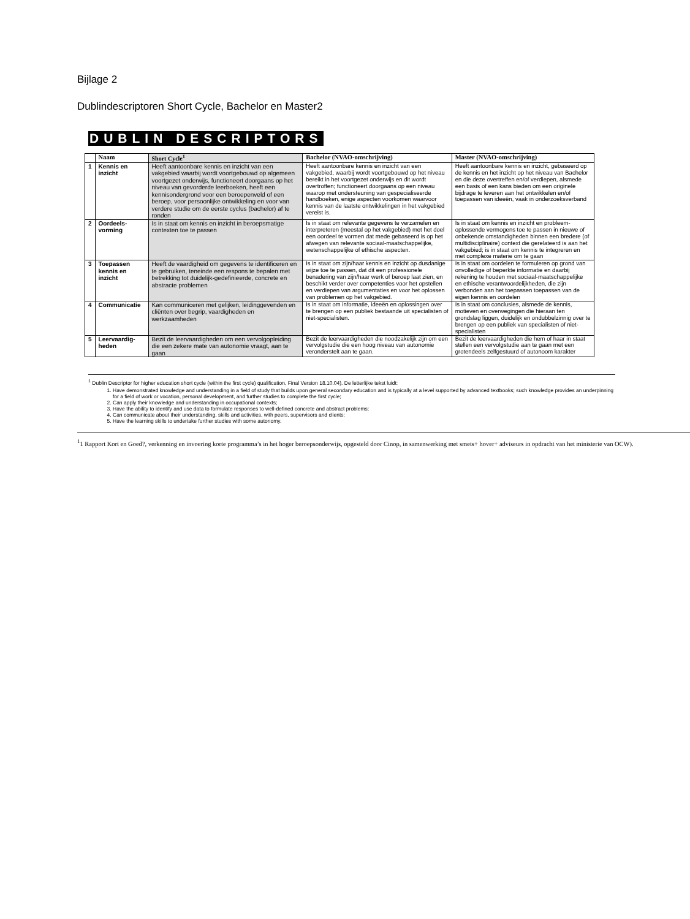Bijlage 2
Dublindescriptoren Short Cycle, Bachelor en Master2
DUBLIN DESCRIPTORS
| | Naam | Short Cycle<sup>1</sup> | Bachelor (NVAO-omschrijving) | Master (NVAO-omschrijving) |
| --- | --- | --- | --- | --- |
| 1 | Kennis en inzicht | Heeft aantoonbare kennis en inzicht van een vakgebied waarbij wordt voortgebouwd op algemeen voortgezet onderwijs, functioneert doorgaans op het niveau van gevorderde leerboeken, heeft een kennisondergrond voor een beroepenveld of een beroep, voor persoonlijke ontwikkeling en voor van verdere studie om de eerste cyclus (bachelor) af te ronden | Heeft aantoonbare kennis en inzicht van een vakgebied, waarbij wordt voortgebouwd op het niveau bereikt in het voortgezet onderwijs en dit wordt overtroffen; functioneert doorgaans op een niveau waarop met ondersteuning van gespecialiseerde handboeken, enige aspecten voorkomen waarvoor kennis van de laatste ontwikkelingen in het vakgebied vereist is. | Heeft aantoonbare kennis en inzicht, gebaseerd op de kennis en het inzicht op het niveau van Bachelor en die deze overtreffen en/of verdiepen, alsmede een basis of een kans bieden om een originele bijdrage te leveren aan het ontwikkelen en/of toepassen van ideeën, vaak in onderzoeksverband |
| 2 | Oordeels-vorming | Is in staat om kennis en inzicht in beroepsmatige contexten toe te passen | Is in staat om relevante gegevens te verzamelen en interpreteren (meestal op het vakgebied) met het doel een oordeel te vormen dat mede gebaseerd is op het afwegen van relevante sociaal-maatschappelijke, wetenschappelijke of ethische aspecten. | Is in staat om kennis en inzicht en probleem-oplossende vermogens toe te passen in nieuwe of onbekende omstandigheden binnen een bredere (of multidisciplinaire) context die gerelateerd is aan het vakgebied; is in staat om kennis te integreren en met complexe materie om te gaan |
| 3 | Toepassen kennis en inzicht | Heeft de vaardigheid om gegevens te identificeren en te gebruiken, teneinde een respons te bepalen met betrekking tot duidelijk-gedefinieerde, concrete en abstracte problemen | Is in staat om zijn/haar kennis en inzicht op dusdanige wijze toe te passen, dat dit een professionele benadering van zijn/haar werk of beroep laat zien, en beschikt verder over competenties voor het opstellen en verdiepen van argumentaties en voor het oplossen van problemen op het vakgebied. | Is in staat om oordelen te formuleren op grond van onvolledige of beperkte informatie en daarbij rekening te houden met sociaal-maatschappelijke en ethische verantwoordelijkheden, die zijn verbonden aan het toepassen toepassen van de eigen kennis en oordelen |
| 4 | Communicatie | Kan communiceren met gelijken, leidinggevenden en cliënten over begrip, vaardigheden en werkzaamheden | Is in staat om informatie, ideeën en oplossingen over te brengen op een publiek bestaande uit specialisten of niet-specialisten. | Is in staat om conclusies, alsmede de kennis, motieven en overwegingen die hieraan ten grondslag liggen, duidelijk en ondubbelzinnig over te brengen op een publiek van specialisten of niet-specialisten |
| 5 | Leervaardig-heden | Bezit de leervaardigheden om een vervolgopleiding die een zekere mate van autonomie vraagt, aan te gaan | Bezit de leervaardigheden die noodzakelijk zijn om een vervolgstudie die een hoog niveau van autonomie veronderstelt aan te gaan. | Bezit de leervaardigheden die hem of haar in staat stellen een vervolgstudie aan te gaan met een grotendeels zelfgestuurd of autonoom karakter |
<sup>1</sup> Dublin Descriptor for higher education short cycle (within the first cycle) qualification, Final Version 18.10.04). De letterlijke tekst luidt:
1. Have demonstrated knowledge and understanding in a field of study that builds upon general secondary education and is typically at a level supported by advanced textbooks; such knowledge provides an underpinning for a field of work or vocation, personal development, and further studies to complete the first cycle;
2. Can apply their knowledge and understanding in occupational contexts;
3. Have the ability to identify and use data to formulate responses to well-defined concrete and abstract problems;
4. Can communicate about their understanding, skills and activities, with peers, supervisors and clients;
5. Have the learning skills to undertake further studies with some autonomy.
<sup>1</sup> 1 Rapport Kort en Goed?, verkenning en invoering korte programma’s in het hoger beroepsonderwijs, opgesteld door Cinop, in samenwerking met smets+ hover+ adviseurs in opdracht van het ministerie van OCW).